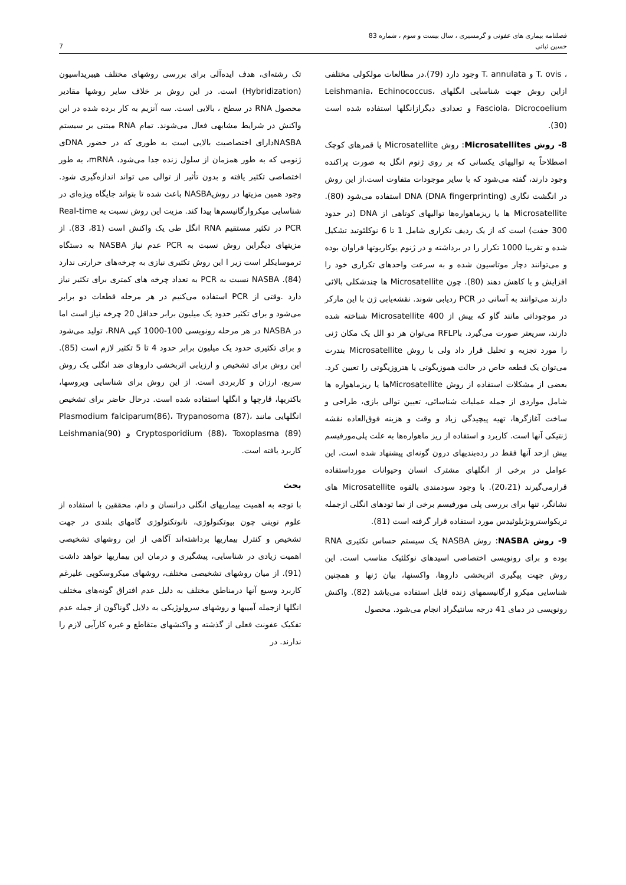فصلنامه بیماری های عفونی و گرمسیری ، سال بیست و سوم ، شماره 83
حسین ثباتی 7
، T. ovis و T. annulata وجود دارد (79).در مطالعات مولکولی مختلفی ازاین روش جهت شناسایی انگلهای Leishmania، Echinococcus، Fasciola، Dicrocoelium و تعدادی دیگرازانگلها استفاده شده است (30).
8- روش Microsatellites: روش Microsatellite یا قمرهای کوچک اصطلاحاً به توالیهای یکسانی که بر روی ژنوم انگل به صورت پراکنده وجود دارند، گفته می‌شود که با سایر موجودات متفاوت است.از این روش در انگشت نگاری DNA (DNA fingerprinting) استفاده می‌شود (80). Microsatellite ها یا ریزماهواره‌ها توالیهای کوتاهی از DNA (در حدود 300 جفت) است که از یک ردیف تکراری شامل 1 تا 6 نوکلئوتید تشکیل شده و تقریبا 1000 تکرار را در برداشته و در ژنوم یوکاریوتها فراوان بوده و می‌توانند دچار موتاسیون شده و به سرعت واحدهای تکراری خود را افزایش و یا کاهش دهند (80). چون Microsatellite ها چندشکلی بالائی دارند می‌توانند به آسانی در PCR ردیابی شوند. نقشه‌یابی ژن با این مارکر در موجوداتی مانند گاو که بیش از 400 Microsatellite شناخته شده دارند، سریعتر صورت می‌گیرد. باRFLP می‌توان هر دو الل یک مکان ژنی را مورد تجزیه و تحلیل قرار داد ولی با روش Microsatellite بندرت می‌توان یک قطعه خاص در حالت هموزیگوتی یا هتروزیگوتی را تعیین کرد. بعضی از مشکلات استفاده از روش Microsatelliteها یا ریزماهواره ها شامل مواردی از جمله عملیات شناسائی، تعیین توالی بازی، طراحی و ساخت آغازگرها، تهیه پیچیدگی زیاد و وقت و هزینه فوق‌العاده نقشه ژنتیکی آنها است. کاربرد و استفاده از ریز ماهواره‌ها به علت پلی‌مورفیسم بیش ازحد آنها فقط در رده‌بندیهای درون گونه‌ای پیشنهاد شده است. این عوامل در برخی از انگلهای مشترک انسان وحیوانات مورداستفاده قرارمی‌گیرند (20،21). با وجود سودمندی بالقوه Microsatellite های نشانگر، تنها برای بررسی پلی مورفیسم برخی از نما تودهای انگلی ازجمله تریکواسترونژیلوئیدس مورد استفاده قرار گرفته است (81).
9- روش NASBA: روش NASBA یک سیستم حساس تکثیری RNA بوده و برای رونویسی اختصاصی اسیدهای نوکلئیک مناسب است. این روش جهت پیگیری اثربخشی داروها، واکسنها، بیان ژنها و همچنین شناسایی میکرو ارگانیسمهای زنده قابل استفاده می‌باشد (82). واکنش رونویسی در دمای 41 درجه سانتیگراد انجام می‌شود. محصول
تک رشته‌ای، هدف ایده‌آلی برای بررسی روشهای مختلف هیبریداسیون (Hybridization) است. در این روش بر خلاف سایر روشها مقادیر محصول RNA در سطح ، بالایی است. سه آنزیم به کار برده شده در این واکنش در شرایط مشابهی فعال می‌شوند. تمام RNA مبتنی بر سیستم NASBAدارای اختصاصیت بالایی است به طوری که در حضور DNAی ژنومی که به طور همزمان از سلول زنده جدا می‌شود، mRNA، به طور اختصاصی تکثیر یافته و بدون تأثیر از توالی می تواند اندازه‌گیری شود. وجود همین مزیتها در روشNASBA باعث شده تا بتواند جایگاه ویژه‌ای در شناسایی میکروارگانیسم‌ها پیدا کند. مزیت این روش نسبت به Real-time PCR در تکثیر مستقیم RNA انگل طی یک واکنش است (81، 83). از مزیتهای دیگراین روش نسبت به PCR عدم نیاز NASBA به دستگاه ترموسایکلر است زیر ا این روش تکثیری نیازی به چرخه‌های حرارتی ندارد (84). NASBA نسبت به PCR به تعداد چرخه های کمتری برای تکثیر نیاز دارد .وقتی از PCR استفاده می‌کنیم در هر مرحله قطعات دو برابر می‌شود و برای تکثیر حدود یک میلیون برابر حداقل 20 چرخه نیاز است اما در NASBA در هر مرحله رونویسی 100-1000 کپی RNA، تولید می‌شود و برای تکثیری حدود یک میلیون برابر حدود 4 تا 5 تکثیر لازم است (85). این روش برای تشخیص و ارزیابی اثربخشی داروهای ضد انگلی یک روش سریع، ارزان و کاربردی است. از این روش برای شناسایی ویروسها، باکتریها، قارچها و انگلها استفاده شده است. درحال حاضر برای تشخیص انگلهایی مانند Plasmodium falciparum(86)، Trypanosoma (87)، Cryptosporidium (88)، Toxoplasma (89) و Leishmania(90) کاربرد یافته است.
بحث
با توجه به اهمیت بیماریهای انگلی درانسان و دام، محققین با استفاده از علوم نوینی چون بیوتکنولوژی، نانوتکنولوژی گامهای بلندی در جهت تشخیص و کنترل بیماریها برداشته‌اند آگاهی از این روشهای تشخیصی اهمیت زیادی در شناسایی، پیشگیری و درمان این بیماریها خواهد داشت (91). از میان روشهای تشخیصی مختلف، روشهای میکروسکوپی علیرغم کاربرد وسیع آنها درمناطق مختلف به دلیل عدم افتراق گونه‌های مختلف انگلها ازجمله آمیبها و روشهای سرولوژیکی به دلایل گوناگون از جمله عدم تفکیک عفونت فعلی از گذشته و واکنشهای متقاطع و غیره کارآیی لازم را ندارند. در